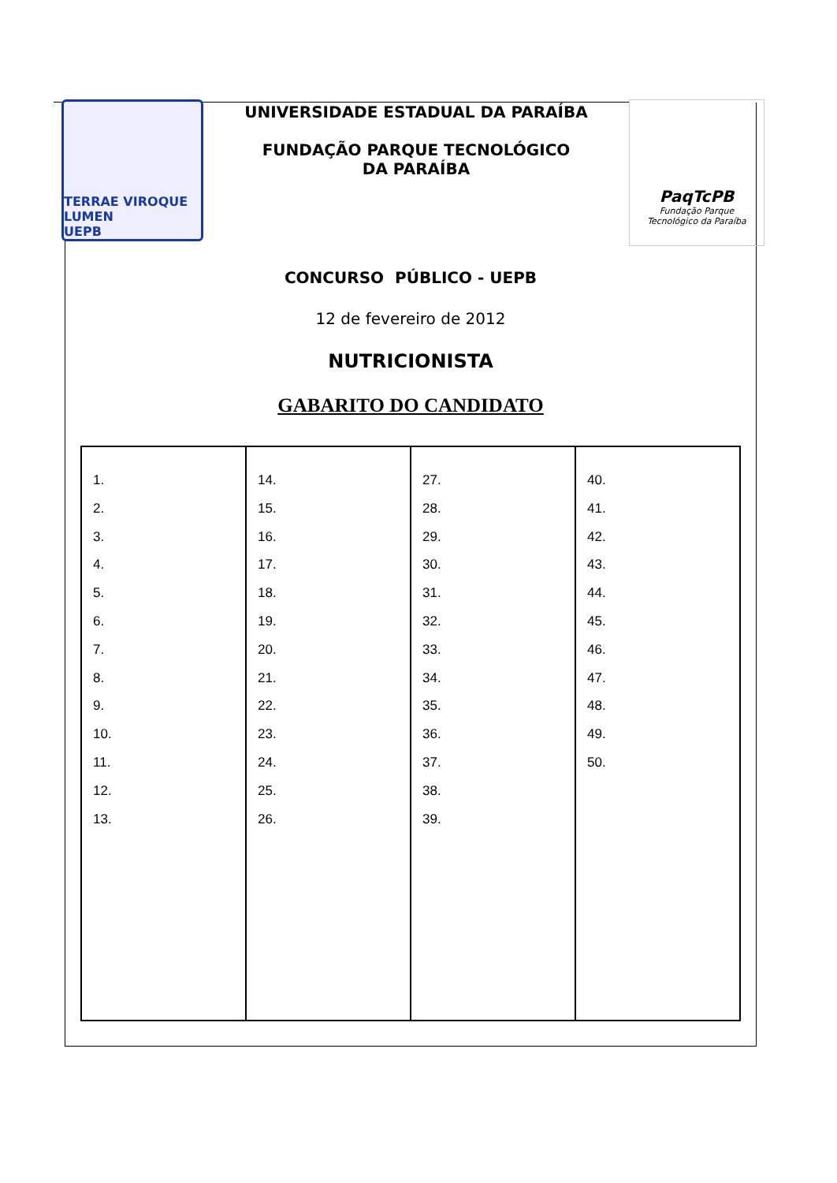TERRAE VIROQUE LUMEN
UEPB
UNIVERSIDADE ESTADUAL DA PARAÍBA
FUNDAÇÃO PARQUE TECNOLÓGICO
DA PARAÍBA
PaqTcPB
Fundação Parque
Tecnológico da Paraíba
CONCURSO PÚBLICO - UEPB
12 de fevereiro de 2012
NUTRICIONISTA
GABARITO DO CANDIDATO
| 1. 2. 3. 4. 5. 6. 7. 8. 9. 10. 11. 12. 13. | 14. 15. 16. 17. 18. 19. 20. 21. 22. 23. 24. 25. 26. | 27. 28. 29. 30. 31. 32. 33. 34. 35. 36. 37. 38. 39. | 40. 41. 42. 43. 44. 45. 46. 47. 48. 49. 50. |